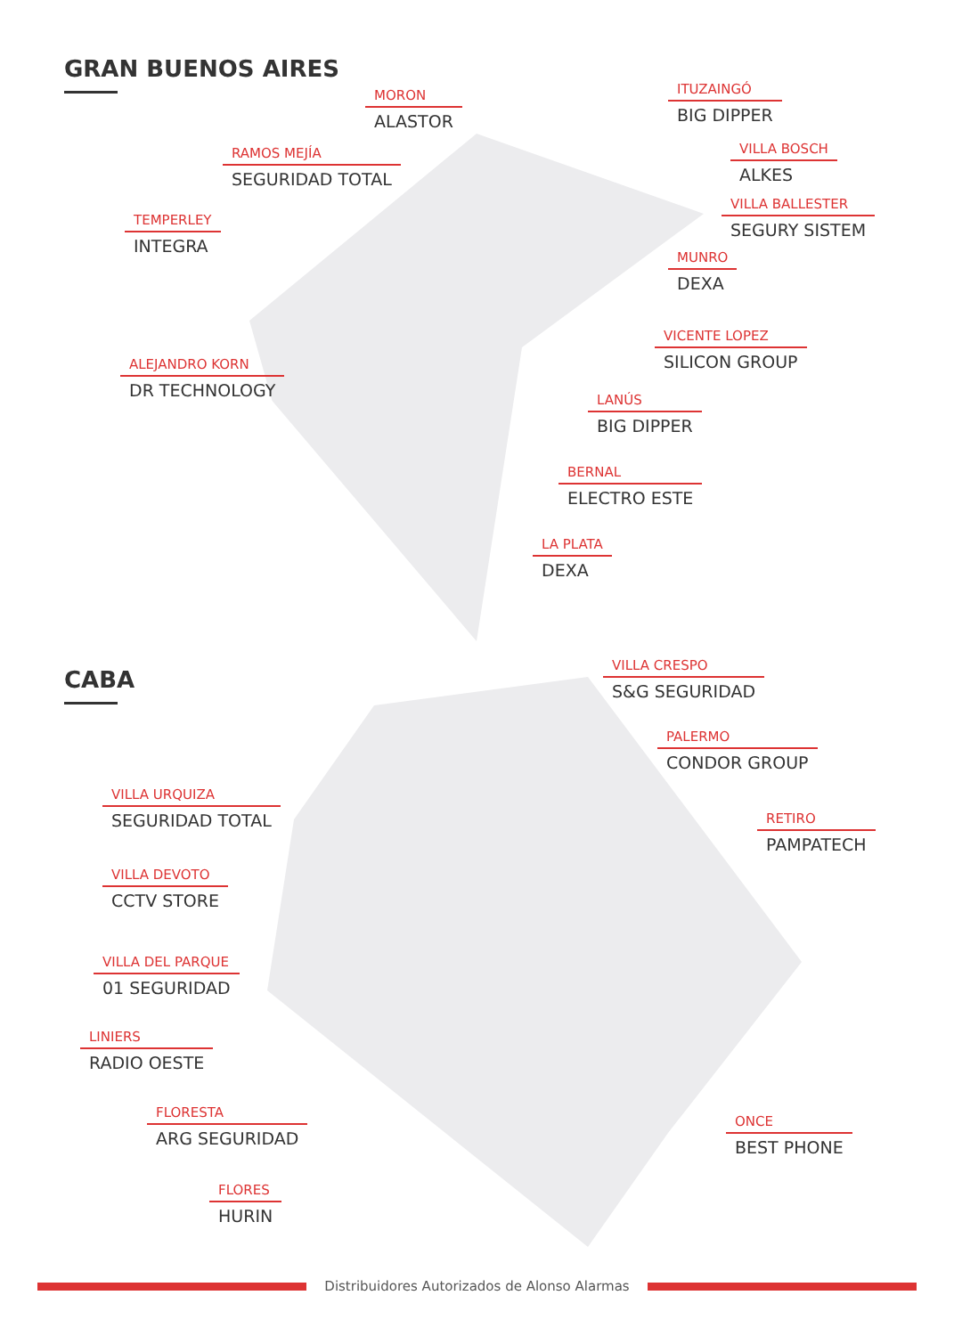GRAN BUENOS AIRES
CABA
MORON
ALASTOR
ITUZAINGÓ
BIG DIPPER
RAMOS MEJÍA
SEGURIDAD TOTAL
VILLA BOSCH
ALKES
TEMPERLEY
INTEGRA
VILLA BALLESTER
SEGURY SISTEM
MUNRO
DEXA
VICENTE LOPEZ
SILICON GROUP
ALEJANDRO KORN
DR TECHNOLOGY
LANÚS
BIG DIPPER
BERNAL
ELECTRO ESTE
LA PLATA
DEXA
VILLA CRESPO
S&G SEGURIDAD
PALERMO
CONDOR GROUP
VILLA URQUIZA
SEGURIDAD TOTAL
RETIRO
PAMPATECH
VILLA DEVOTO
CCTV STORE
VILLA DEL PARQUE
01 SEGURIDAD
LINIERS
RADIO OESTE
FLORESTA
ARG SEGURIDAD
ONCE
BEST PHONE
FLORES
HURIN
Distribuidores Autorizados de Alonso Alarmas